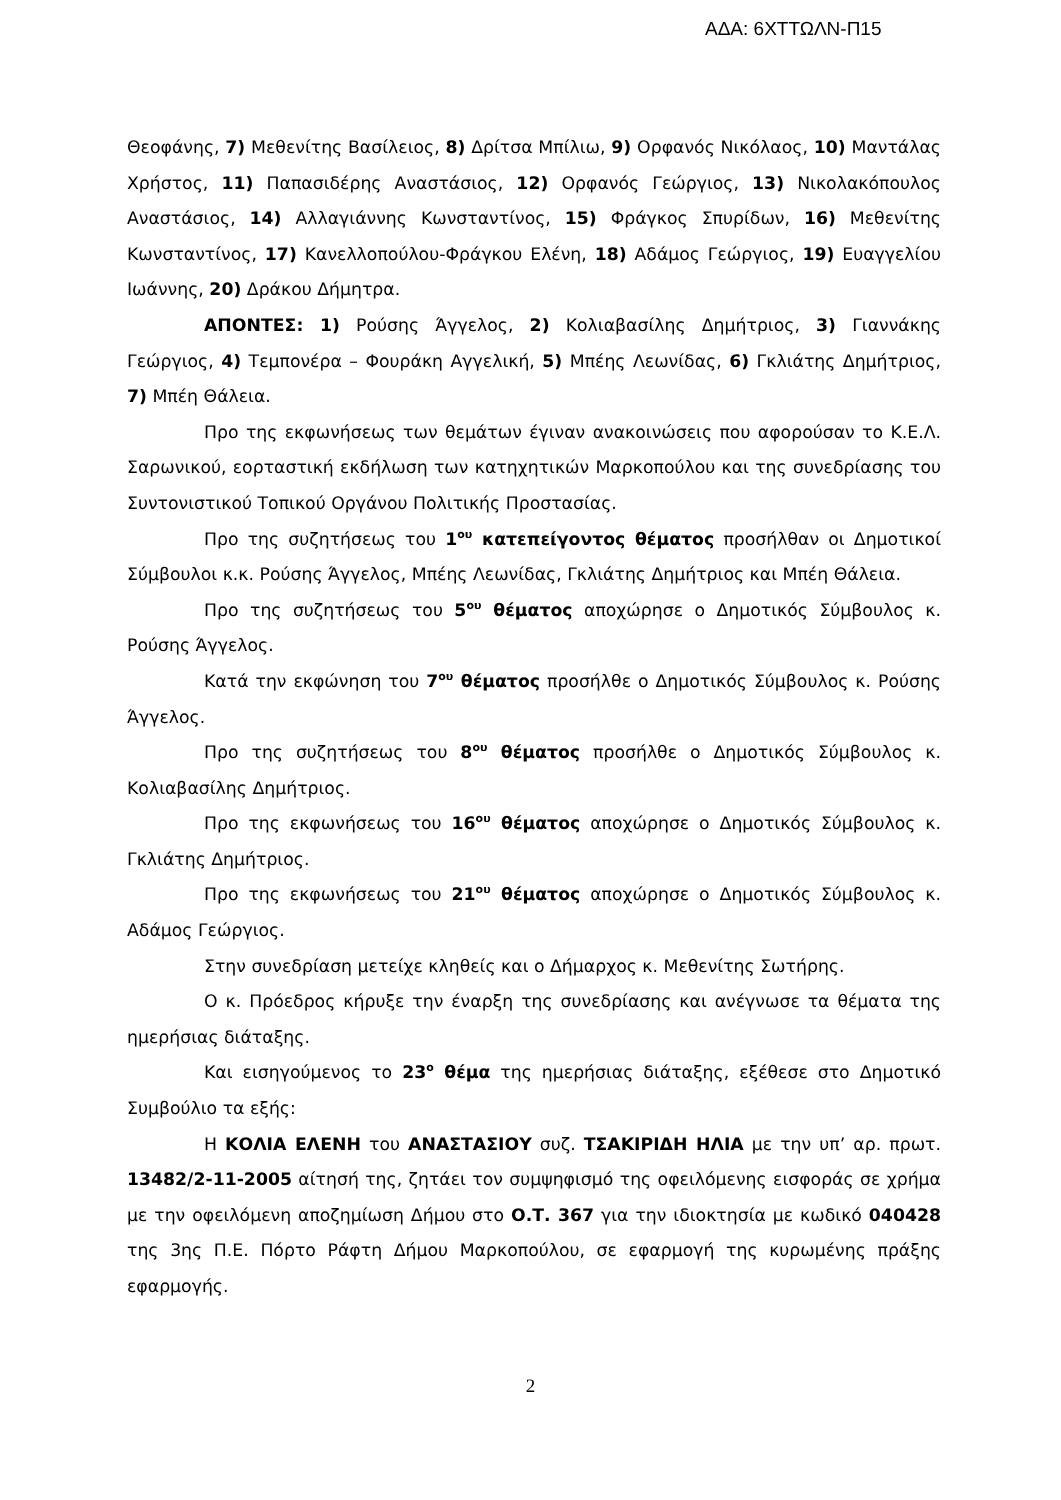ΑΔΑ: 6ΧΤΤΩΛΝ-Π15
Θεοφάνης, 7) Μεθενίτης Βασίλειος, 8) Δρίτσα Μπίλιω, 9) Ορφανός Νικόλαος, 10) Μαντάλας Χρήστος, 11) Παπασιδέρης Αναστάσιος, 12) Ορφανός Γεώργιος, 13) Νικολακόπουλος Αναστάσιος, 14) Αλλαγιάννης Κωνσταντίνος, 15) Φράγκος Σπυρίδων, 16) Μεθενίτης Κωνσταντίνος, 17) Κανελλοπούλου-Φράγκου Ελένη, 18) Αδάμος Γεώργιος, 19) Ευαγγελίου Ιωάννης, 20) Δράκου Δήμητρα.
ΑΠΟΝΤΕΣ: 1) Ρούσης Άγγελος, 2) Κολιαβασίλης Δημήτριος, 3) Γιαννάκης Γεώργιος, 4) Τεμπονέρα – Φουράκη Αγγελική, 5) Μπέης Λεωνίδας, 6) Γκλιάτης Δημήτριος, 7) Μπέη Θάλεια.
Προ της εκφωνήσεως των θεμάτων έγιναν ανακοινώσεις που αφορούσαν το Κ.Ε.Λ. Σαρωνικού, εορταστική εκδήλωση των κατηχητικών Μαρκοπούλου και της συνεδρίασης του Συντονιστικού Τοπικού Οργάνου Πολιτικής Προστασίας.
Προ της συζητήσεως του 1<sup>ου</sup> κατεπείγοντος θέματος προσήλθαν οι Δημοτικοί Σύμβουλοι κ.κ. Ρούσης Άγγελος, Μπέης Λεωνίδας, Γκλιάτης Δημήτριος και Μπέη Θάλεια.
Προ της συζητήσεως του 5<sup>ου</sup> θέματος αποχώρησε ο Δημοτικός Σύμβουλος κ. Ρούσης Άγγελος.
Κατά την εκφώνηση του 7<sup>ου</sup> θέματος προσήλθε ο Δημοτικός Σύμβουλος κ. Ρούσης Άγγελος.
Προ της συζητήσεως του 8<sup>ου</sup> θέματος προσήλθε ο Δημοτικός Σύμβουλος κ. Κολιαβασίλης Δημήτριος.
Προ της εκφωνήσεως του 16<sup>ου</sup> θέματος αποχώρησε ο Δημοτικός Σύμβουλος κ. Γκλιάτης Δημήτριος.
Προ της εκφωνήσεως του 21<sup>ου</sup> θέματος αποχώρησε ο Δημοτικός Σύμβουλος κ. Αδάμος Γεώργιος.
Στην συνεδρίαση μετείχε κληθείς και ο Δήμαρχος κ. Μεθενίτης Σωτήρης.
Ο κ. Πρόεδρος κήρυξε την έναρξη της συνεδρίασης και ανέγνωσε τα θέματα της ημερήσιας διάταξης.
Και εισηγούμενος το 23<sup>ο</sup> θέμα της ημερήσιας διάταξης, εξέθεσε στο Δημοτικό Συμβούλιο τα εξής:
Η ΚΟΛΙΑ ΕΛΕΝΗ του ΑΝΑΣΤΑΣΙΟΥ συζ. ΤΣΑΚΙΡΙΔΗ ΗΛΙΑ με την υπ’ αρ. πρωτ. 13482/2-11-2005 αίτησή της, ζητάει τον συμψηφισμό της οφειλόμενης εισφοράς σε χρήμα με την οφειλόμενη αποζημίωση Δήμου στο Ο.Τ. 367 για την ιδιοκτησία με κωδικό 040428 της 3ης Π.Ε. Πόρτο Ράφτη Δήμου Μαρκοπούλου, σε εφαρμογή της κυρωμένης πράξης εφαρμογής.
2